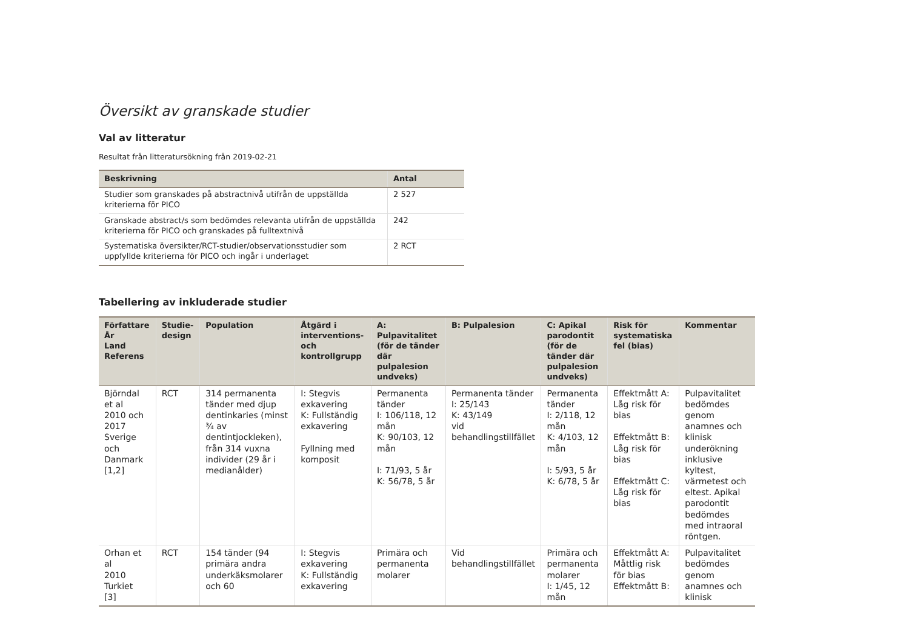Översikt av granskade studier
Val av litteratur
Resultat från litteratursökning från 2019-02-21
| Beskrivning | Antal |
| --- | --- |
| Studier som granskades på abstractnivå utifrån de uppställda kriterierna för PICO | 2 527 |
| Granskade abstract/s som bedömdes relevanta utifrån de uppställda kriterierna för PICO och granskades på fulltextnivå | 242 |
| Systematiska översikter/RCT-studier/observationsstudier som uppfyllde kriterierna för PICO och ingår i underlaget | 2 RCT |
Tabellering av inkluderade studier
| Författare År Land Referens | Studie-design | Population | Åtgärd i interventions- och kontrollgrupp | A: Pulpavitalitet (för de tänder där pulpalesion undveks) | B: Pulpalesion | C: Apikal parodontit (för de tänder där pulpalesion undveks) | Risk för systematiska fel (bias) | Kommentar |
| --- | --- | --- | --- | --- | --- | --- | --- | --- |
| Björndal et al 2010 och 2017 Sverige och Danmark [1,2] | RCT | 314 permanenta tänder med djup dentinkaries (minst ¾ av dentintjockleken), från 314 vuxna individer (29 år i medianålder) | I: Stegvis exkavering K: Fullständig exkavering Fyllning med komposit | Permanenta tänder I: 106/118, 12 mån K: 90/103, 12 mån I: 71/93, 5 år K: 56/78, 5 år | Permanenta tänder I: 25/143 K: 43/149 vid behandlingstillfället | Permanenta tänder I: 2/118, 12 mån K: 4/103, 12 mån I: 5/93, 5 år K: 6/78, 5 år | Effektmått A: Låg risk för bias Effektmått B: Låg risk för bias Effektmått C: Låg risk för bias | Pulpavitalitet bedömdes genom anamnes och klinisk underökning inklusive kyltest, värmetest och eltest. Apikal parodontit bedömdes med intraoral röntgen. |
| Orhan et al 2010 Turkiet [3] | RCT | 154 tänder (94 primära andra underkäksmolarer och 60 | I: Stegvis exkavering K: Fullständig exkavering | Primära och permanenta molarer | Vid behandlingstillfället | Primära och permanenta molarer I: 1/45, 12 mån | Effektmått A: Måttlig risk för bias Effektmått B: | Pulpavitalitet bedömdes genom anamnes och klinisk |